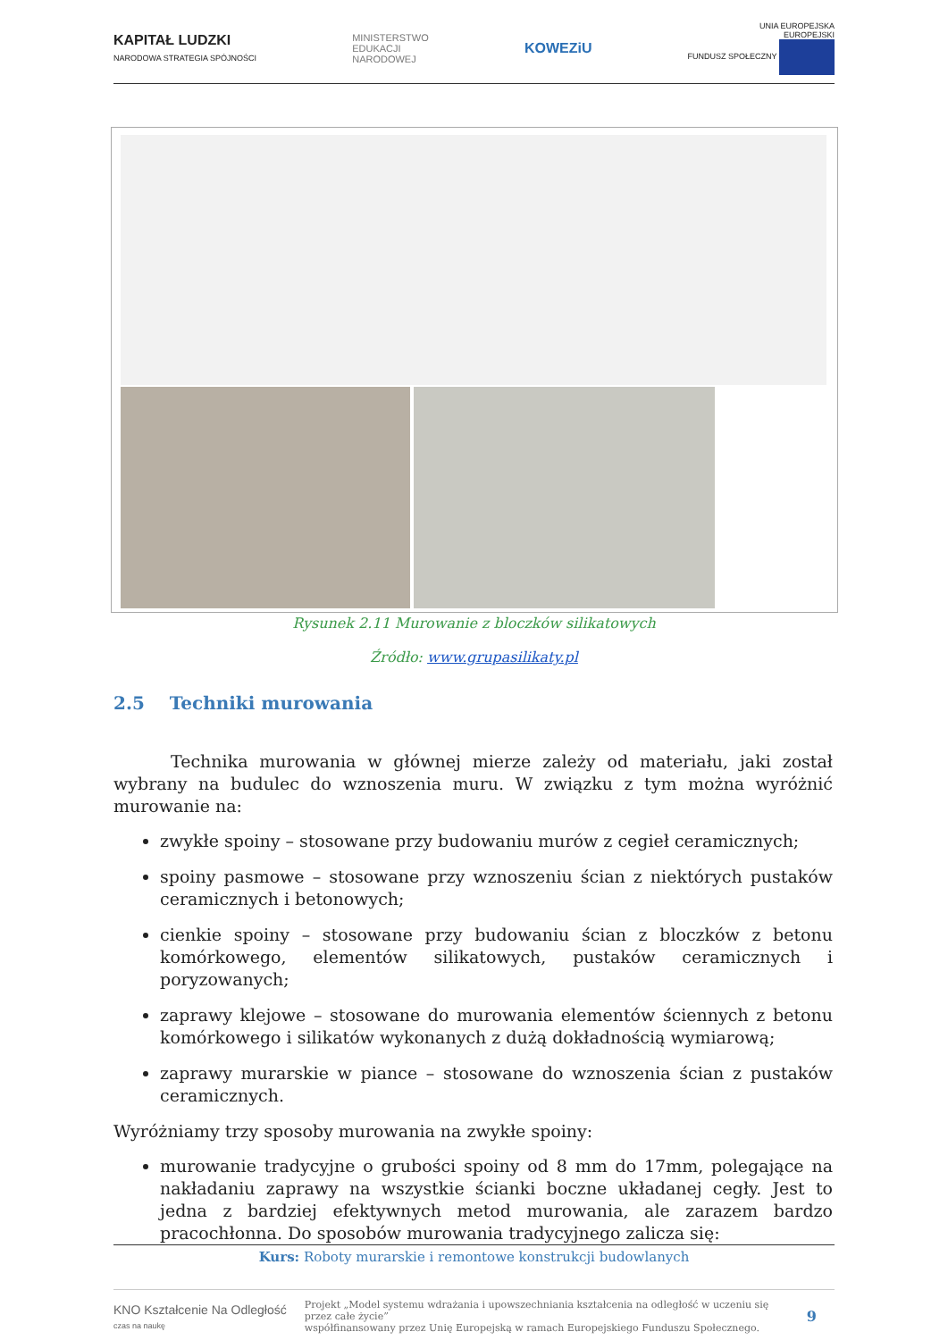KAPITAŁ LUDZKI
NARODOWA STRATEGIA SPÓJNOŚCI
MINISTERSTWO
EDUKACJI
NARODOWEJ
KOWEZiU
UNIA EUROPEJSKA
EUROPEJSKI
FUNDUSZ SPOŁECZNY
Rysunek 2.11 Murowanie z bloczków silikatowych
Źródło: www.grupasilikaty.pl
2.5 Techniki murowania
Technika murowania w głównej mierze zależy od materiału, jaki został wybrany na budulec do wznoszenia muru. W związku z tym można wyróżnić murowanie na:
zwykłe spoiny – stosowane przy budowaniu murów z cegieł ceramicznych;
spoiny pasmowe – stosowane przy wznoszeniu ścian z niektórych pustaków ceramicznych i betonowych;
cienkie spoiny – stosowane przy budowaniu ścian z bloczków z betonu komórkowego, elementów silikatowych, pustaków ceramicznych i poryzowanych;
zaprawy klejowe – stosowane do murowania elementów ściennych z betonu komórkowego i silikatów wykonanych z dużą dokładnością wymiarową;
zaprawy murarskie w piance – stosowane do wznoszenia ścian z pustaków ceramicznych.
Wyróżniamy trzy sposoby murowania na zwykłe spoiny:
murowanie tradycyjne o grubości spoiny od 8 mm do 17mm, polegające na nakładaniu zaprawy na wszystkie ścianki boczne układanej cegły. Jest to jedna z bardziej efektywnych metod murowania, ale zarazem bardzo pracochłonna. Do sposobów murowania tradycyjnego zalicza się:
Kurs: Roboty murarskie i remontowe konstrukcji budowlanych
KNO Kształcenie Na Odległość
czas na naukę
Projekt „Model systemu wdrażania i upowszechniania kształcenia na odległość w uczeniu się przez całe życie”
współfinansowany przez Unię Europejską w ramach Europejskiego Funduszu Społecznego.
9